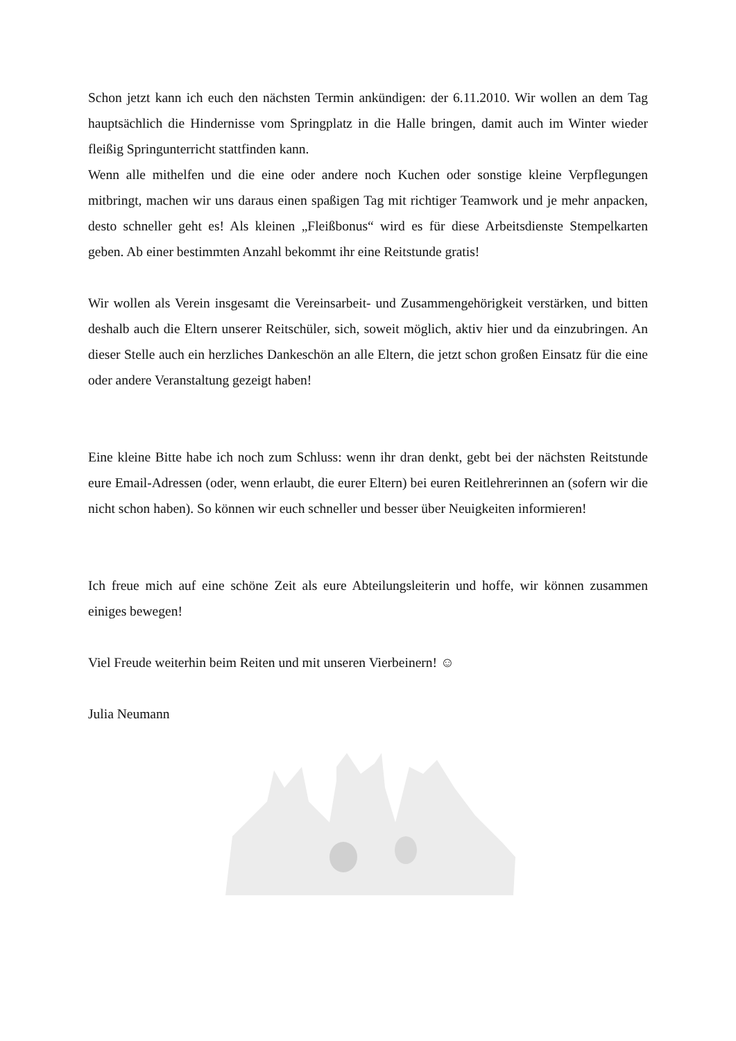Schon jetzt kann ich euch den nächsten Termin ankündigen: der 6.11.2010. Wir wollen an dem Tag hauptsächlich die Hindernisse vom Springplatz in die Halle bringen, damit auch im Winter wieder fleißig Springunterricht stattfinden kann.
Wenn alle mithelfen und die eine oder andere noch Kuchen oder sonstige kleine Verpflegungen mitbringt, machen wir uns daraus einen spaßigen Tag mit richtiger Teamwork und je mehr anpacken, desto schneller geht es! Als kleinen „Fleißbonus“ wird es für diese Arbeitsdienste Stempelkarten geben. Ab einer bestimmten Anzahl bekommt ihr eine Reitstunde gratis!
Wir wollen als Verein insgesamt die Vereinsarbeit- und Zusammengehörigkeit verstärken, und bitten deshalb auch die Eltern unserer Reitschüler, sich, soweit möglich, aktiv hier und da einzubringen. An dieser Stelle auch ein herzliches Dankeschön an alle Eltern, die jetzt schon großen Einsatz für die eine oder andere Veranstaltung gezeigt haben!
Eine kleine Bitte habe ich noch zum Schluss: wenn ihr dran denkt, gebt bei der nächsten Reitstunde eure Email-Adressen (oder, wenn erlaubt, die eurer Eltern) bei euren Reitlehrerinnen an (sofern wir die nicht schon haben). So können wir euch schneller und besser über Neuigkeiten informieren!
Ich freue mich auf eine schöne Zeit als eure Abteilungsleiterin und hoffe, wir können zusammen einiges bewegen!
Viel Freude weiterhin beim Reiten und mit unseren Vierbeinern! ☺
Julia Neumann